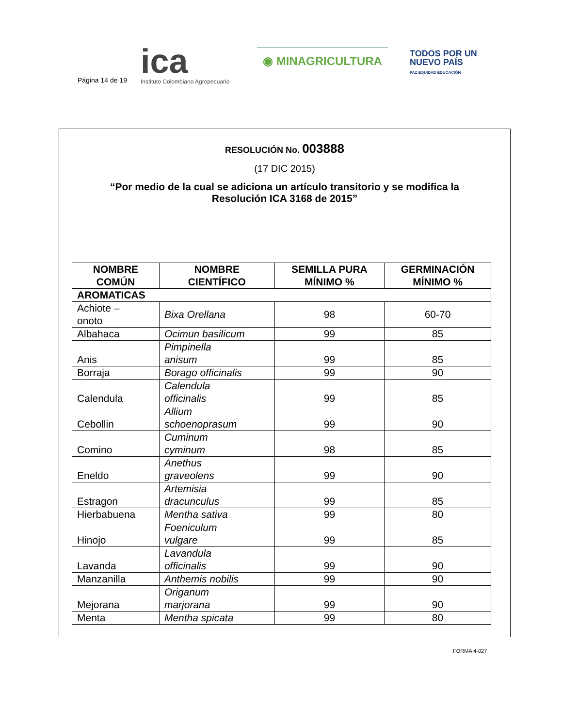Página 14 de 19
ica
Instituto Colombiano Agropecuario
◉ MINAGRICULTURA
TODOS POR UN
NUEVO PAÍS
PAZ EQUIDAD EDUCACIÓN
RESOLUCIÓN No. 003888
(17 DIC 2015)
“Por medio de la cual se adiciona un artículo transitorio y se modifica la Resolución ICA 3168 de 2015”
| NOMBRE COMÚN | NOMBRE CIENTÍFICO | SEMILLA PURA MÍNIMO % | GERMINACIÓN MÍNIMO % |
| --- | --- | --- | --- |
| AROMATICAS | | | |
| Achiote – onoto | Bixa Orellana | 98 | 60-70 |
| Albahaca | Ocimun basilicum | 99 | 85 |
| Anis | Pimpinella anisum | 99 | 85 |
| Borraja | Borago officinalis | 99 | 90 |
| Calendula | Calendula officinalis | 99 | 85 |
| Cebollin | Allium schoenoprasum | 99 | 90 |
| Comino | Cuminum cyminum | 98 | 85 |
| Eneldo | Anethus graveolens | 99 | 90 |
| Estragon | Artemisia dracunculus | 99 | 85 |
| Hierbabuena | Mentha sativa | 99 | 80 |
| Hinojo | Foeniculum vulgare | 99 | 85 |
| Lavanda | Lavandula officinalis | 99 | 90 |
| Manzanilla | Anthemis nobilis | 99 | 90 |
| Mejorana | Origanum marjorana | 99 | 90 |
| Menta | Mentha spicata | 99 | 80 |
FORMA 4-027